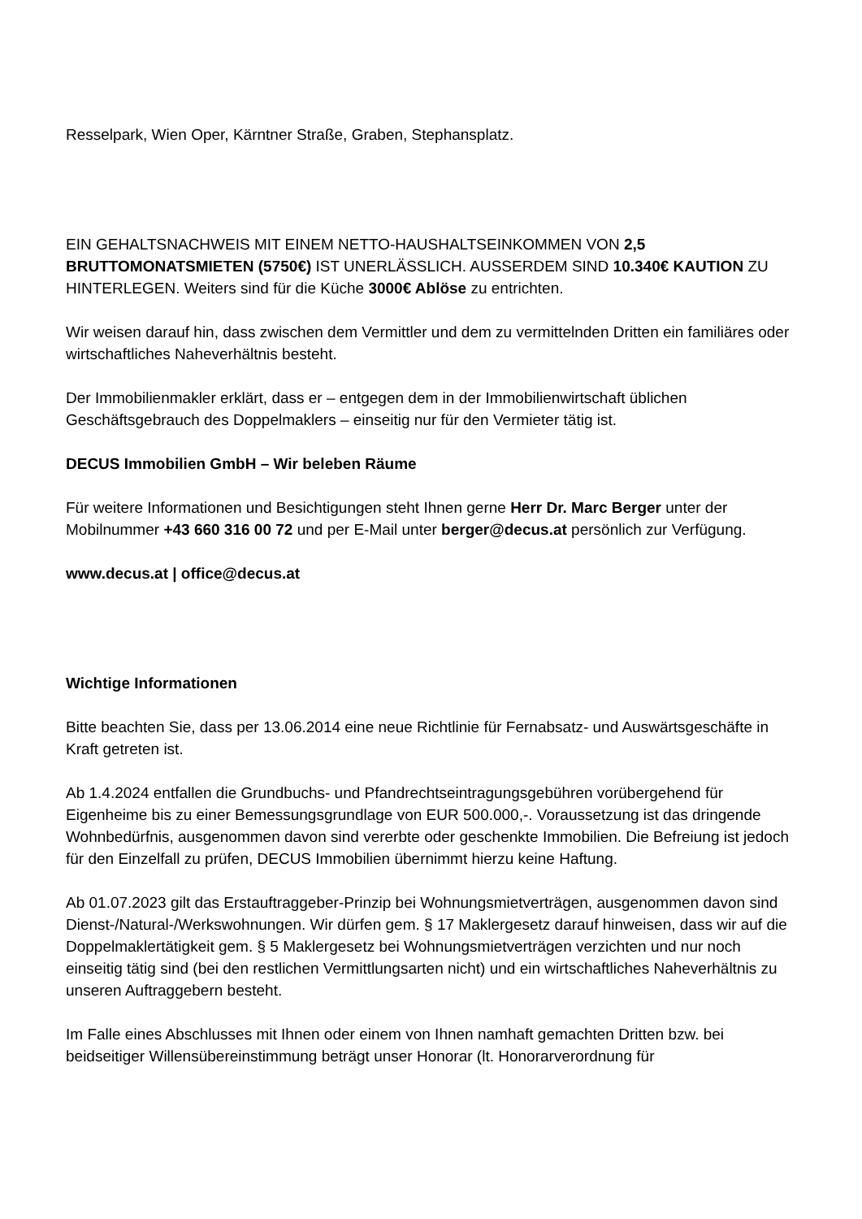Resselpark, Wien Oper, Kärntner Straße, Graben, Stephansplatz.
EIN GEHALTSNACHWEIS MIT EINEM NETTO-HAUSHALTSEINKOMMEN VON 2,5 BRUTTOMONATSMIETEN (5750€) IST UNERLÄSSLICH. AUSSERDEM SIND 10.340€ KAUTION ZU HINTERLEGEN. Weiters sind für die Küche 3000€ Ablöse zu entrichten.
Wir weisen darauf hin, dass zwischen dem Vermittler und dem zu vermittelnden Dritten ein familiäres oder wirtschaftliches Naheverhältnis besteht.
Der Immobilienmakler erklärt, dass er – entgegen dem in der Immobilienwirtschaft üblichen Geschäftsgebrauch des Doppelmaklers – einseitig nur für den Vermieter tätig ist.
DECUS Immobilien GmbH – Wir beleben Räume
Für weitere Informationen und Besichtigungen steht Ihnen gerne Herr Dr. Marc Berger unter der Mobilnummer +43 660 316 00 72 und per E-Mail unter berger@decus.at persönlich zur Verfügung.
www.decus.at | office@decus.at
Wichtige Informationen
Bitte beachten Sie, dass per 13.06.2014 eine neue Richtlinie für Fernabsatz- und Auswärtsgeschäfte in Kraft getreten ist.
Ab 1.4.2024 entfallen die Grundbuchs- und Pfandrechtseintragungsgebühren vorübergehend für Eigenheime bis zu einer Bemessungsgrundlage von EUR 500.000,-. Voraussetzung ist das dringende Wohnbedürfnis, ausgenommen davon sind vererbte oder geschenkte Immobilien. Die Befreiung ist jedoch für den Einzelfall zu prüfen, DECUS Immobilien übernimmt hierzu keine Haftung.
Ab 01.07.2023 gilt das Erstauftraggeber-Prinzip bei Wohnungsmietverträgen, ausgenommen davon sind Dienst-/Natural-/Werkswohnungen. Wir dürfen gem. § 17 Maklergesetz darauf hinweisen, dass wir auf die Doppelmaklertätigkeit gem. § 5 Maklergesetz bei Wohnungsmietverträgen verzichten und nur noch einseitig tätig sind (bei den restlichen Vermittlungsarten nicht) und ein wirtschaftliches Naheverhältnis zu unseren Auftraggebern besteht.
Im Falle eines Abschlusses mit Ihnen oder einem von Ihnen namhaft gemachten Dritten bzw. bei beidseitiger Willensübereinstimmung beträgt unser Honorar (lt. Honorarverordnung für